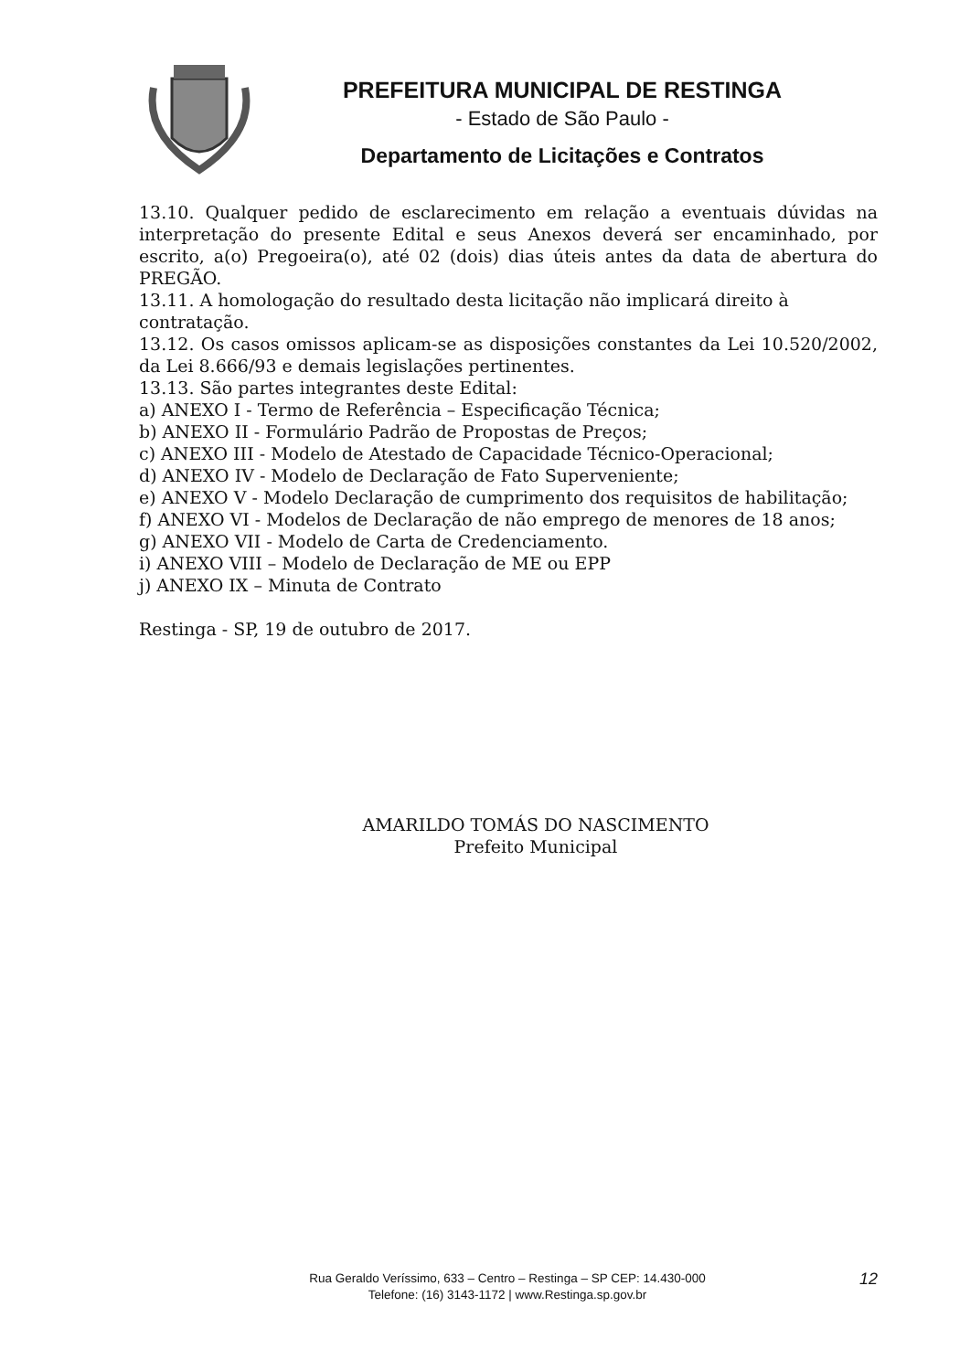PREFEITURA MUNICIPAL DE RESTINGA
- Estado de São Paulo -
Departamento de Licitações e Contratos
13.10. Qualquer pedido de esclarecimento em relação a eventuais dúvidas na interpretação do presente Edital e seus Anexos deverá ser encaminhado, por escrito, a(o) Pregoeira(o), até 02 (dois) dias úteis antes da data de abertura do PREGÃO.
13.11. A homologação do resultado desta licitação não implicará direito à contratação.
13.12. Os casos omissos aplicam-se as disposições constantes da Lei 10.520/2002, da Lei 8.666/93 e demais legislações pertinentes.
13.13. São partes integrantes deste Edital:
a) ANEXO I - Termo de Referência – Especificação Técnica;
b) ANEXO II - Formulário Padrão de Propostas de Preços;
c) ANEXO III - Modelo de Atestado de Capacidade Técnico-Operacional;
d) ANEXO IV - Modelo de Declaração de Fato Superveniente;
e) ANEXO V - Modelo Declaração de cumprimento dos requisitos de habilitação;
f) ANEXO VI - Modelos de Declaração de não emprego de menores de 18 anos;
g) ANEXO VII - Modelo de Carta de Credenciamento.
i) ANEXO VIII – Modelo de Declaração de ME ou EPP
j) ANEXO IX – Minuta de Contrato
Restinga - SP, 19 de outubro de 2017.
AMARILDO TOMÁS DO NASCIMENTO
Prefeito Municipal
Rua Geraldo Veríssimo, 633 – Centro – Restinga – SP CEP: 14.430-000
Telefone: (16) 3143-1172 | www.Restinga.sp.gov.br
12